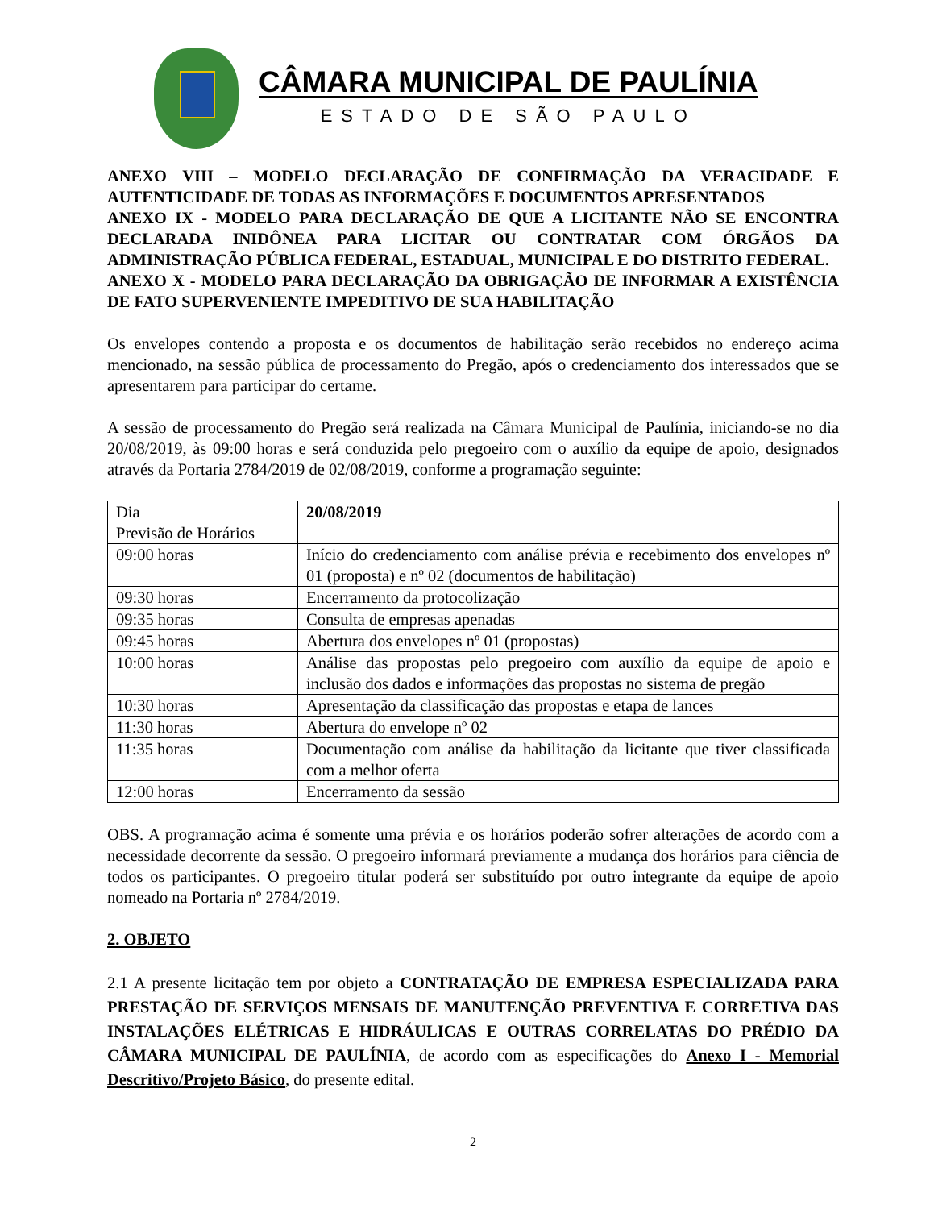CÂMARA MUNICIPAL DE PAULÍNIA
ESTADO DE SÃO PAULO
ANEXO VIII – MODELO DECLARAÇÃO DE CONFIRMAÇÃO DA VERACIDADE E AUTENTICIDADE DE TODAS AS INFORMAÇÕES E DOCUMENTOS APRESENTADOS
ANEXO IX - MODELO PARA DECLARAÇÃO DE QUE A LICITANTE NÃO SE ENCONTRA DECLARADA INIDÔNEA PARA LICITAR OU CONTRATAR COM ÓRGÃOS DA ADMINISTRAÇÃO PÚBLICA FEDERAL, ESTADUAL, MUNICIPAL E DO DISTRITO FEDERAL.
ANEXO X - MODELO PARA DECLARAÇÃO DA OBRIGAÇÃO DE INFORMAR A EXISTÊNCIA DE FATO SUPERVENIENTE IMPEDITIVO DE SUA HABILITAÇÃO
Os envelopes contendo a proposta e os documentos de habilitação serão recebidos no endereço acima mencionado, na sessão pública de processamento do Pregão, após o credenciamento dos interessados que se apresentarem para participar do certame.
A sessão de processamento do Pregão será realizada na Câmara Municipal de Paulínia, iniciando-se no dia 20/08/2019, às 09:00 horas e será conduzida pelo pregoeiro com o auxílio da equipe de apoio, designados através da Portaria 2784/2019 de 02/08/2019, conforme a programação seguinte:
| Dia Previsão de Horários | 20/08/2019 |
| 09:00 horas | Início do credenciamento com análise prévia e recebimento dos envelopes nº 01 (proposta) e nº 02 (documentos de habilitação) |
| 09:30 horas | Encerramento da protocolização |
| 09:35 horas | Consulta de empresas apenadas |
| 09:45 horas | Abertura dos envelopes nº 01 (propostas) |
| 10:00 horas | Análise das propostas pelo pregoeiro com auxílio da equipe de apoio e inclusão dos dados e informações das propostas no sistema de pregão |
| 10:30 horas | Apresentação da classificação das propostas e etapa de lances |
| 11:30 horas | Abertura do envelope nº 02 |
| 11:35 horas | Documentação com análise da habilitação da licitante que tiver classificada com a melhor oferta |
| 12:00 horas | Encerramento da sessão |
OBS. A programação acima é somente uma prévia e os horários poderão sofrer alterações de acordo com a necessidade decorrente da sessão. O pregoeiro informará previamente a mudança dos horários para ciência de todos os participantes. O pregoeiro titular poderá ser substituído por outro integrante da equipe de apoio nomeado na Portaria nº 2784/2019.
2. OBJETO
2.1 A presente licitação tem por objeto a CONTRATAÇÃO DE EMPRESA ESPECIALIZADA PARA PRESTAÇÃO DE SERVIÇOS MENSAIS DE MANUTENÇÃO PREVENTIVA E CORRETIVA DAS INSTALAÇÕES ELÉTRICAS E HIDRÁULICAS E OUTRAS CORRELATAS DO PRÉDIO DA CÂMARA MUNICIPAL DE PAULÍNIA, de acordo com as especificações do Anexo I - Memorial Descritivo/Projeto Básico, do presente edital.
2